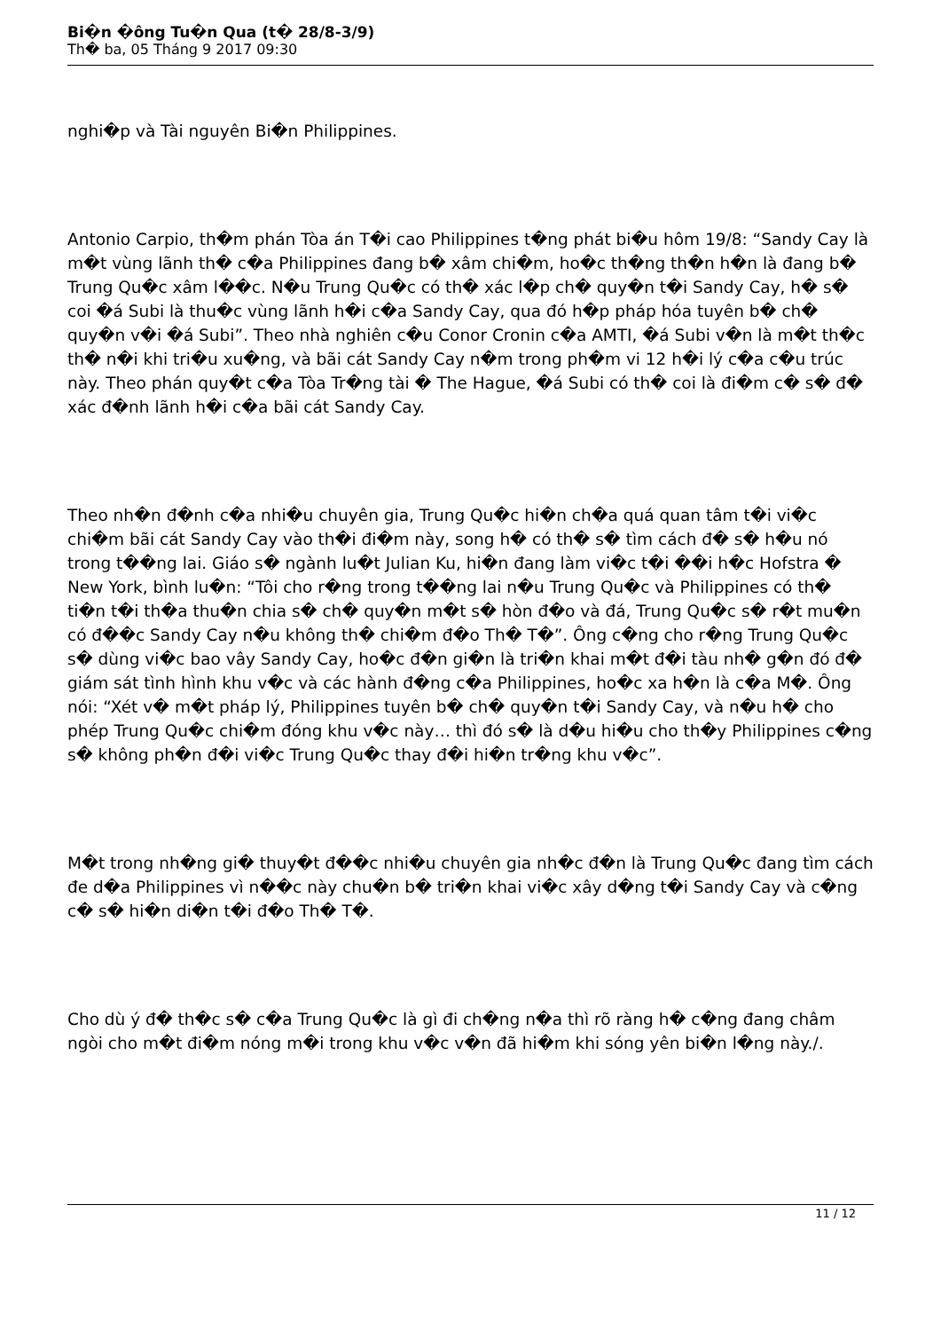Bi�n �ông Tu�n Qua (t� 28/8-3/9)
Th� ba, 05 Tháng 9 2017 09:30
nghi�p và Tài nguyên Bi�n Philippines.
Antonio Carpio, th�m phán Tòa án T�i cao Philippines t�ng phát bi�u hôm 19/8: “Sandy Cay là m�t vùng lãnh th� c�a Philippines đang b� xâm chi�m, ho�c th�ng th�n h�n là đang b� Trung Qu�c xâm l��c. N�u Trung Qu�c có th� xác l�p ch� quy�n t�i Sandy Cay, h� s� coi �á Subi là thu�c vùng lãnh h�i c�a Sandy Cay, qua đó h�p pháp hóa tuyên b� ch� quy�n v�i �á Subi”. Theo nhà nghiên c�u Conor Cronin c�a AMTI, �á Subi v�n là m�t th�c th� n�i khi tri�u xu�ng, và bãi cát Sandy Cay n�m trong ph�m vi 12 h�i lý c�a c�u trúc này. Theo phán quy�t c�a Tòa Tr�ng tài � The Hague, �á Subi có th� coi là đi�m c� s� đ� xác đ�nh lãnh h�i c�a bãi cát Sandy Cay.
Theo nh�n đ�nh c�a nhi�u chuyên gia, Trung Qu�c hi�n ch�a quá quan tâm t�i vi�c chi�m bãi cát Sandy Cay vào th�i đi�m này, song h� có th� s� tìm cách đ� s� h�u nó trong t��ng lai. Giáo s� ngành lu�t Julian Ku, hi�n đang làm vi�c t�i ��i h�c Hofstra � New York, bình lu�n: “Tôi cho r�ng trong t��ng lai n�u Trung Qu�c và Philippines có th� ti�n t�i th�a thu�n chia s� ch� quy�n m�t s� hòn đ�o và đá, Trung Qu�c s� r�t mu�n có đ��c Sandy Cay n�u không th� chi�m đ�o Th� T�”. Ông c�ng cho r�ng Trung Qu�c s� dùng vi�c bao vây Sandy Cay, ho�c đ�n gi�n là tri�n khai m�t đ�i tàu nh� g�n đó đ� giám sát tình hình khu v�c và các hành đ�ng c�a Philippines, ho�c xa h�n là c�a M�. Ông nói: “Xét v� m�t pháp lý, Philippines tuyên b� ch� quy�n t�i Sandy Cay, và n�u h� cho phép Trung Qu�c chi�m đóng khu v�c này… thì đó s� là d�u hi�u cho th�y Philippines c�ng s� không ph�n đ�i vi�c Trung Qu�c thay đ�i hi�n tr�ng khu v�c”.
M�t trong nh�ng gi� thuy�t đ��c nhi�u chuyên gia nh�c đ�n là Trung Qu�c đang tìm cách đe d�a Philippines vì n��c này chu�n b� tri�n khai vi�c xây d�ng t�i Sandy Cay và c�ng c� s� hi�n di�n t�i đ�o Th� T�.
Cho dù ý đ� th�c s� c�a Trung Qu�c là gì đi ch�ng n�a thì rõ ràng h� c�ng đang châm ngòi cho m�t đi�m nóng m�i trong khu v�c v�n đã hi�m khi sóng yên bi�n l�ng này./.
11 / 12